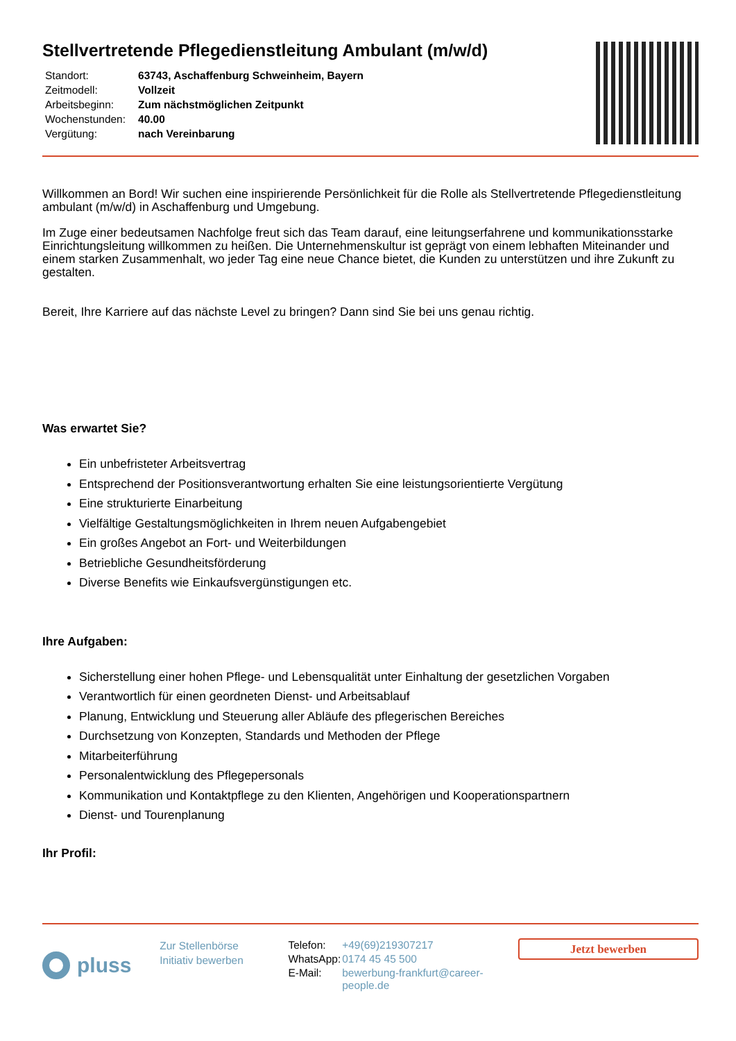Stellvertretende Pflegedienstleitung Ambulant (m/w/d)
| Standort: | 63743, Aschaffenburg Schweinheim, Bayern |
| Zeitmodell: | Vollzeit |
| Arbeitsbeginn: | Zum nächstmöglichen Zeitpunkt |
| Wochenstunden: | 40.00 |
| Vergütung: | nach Vereinbarung |
Willkommen an Bord! Wir suchen eine inspirierende Persönlichkeit für die Rolle als Stellvertretende Pflegedienstleitung ambulant (m/w/d) in Aschaffenburg und Umgebung.
Im Zuge einer bedeutsamen Nachfolge freut sich das Team darauf, eine leitungserfahrene und kommunikationsstarke Einrichtungsleitung willkommen zu heißen. Die Unternehmenskultur ist geprägt von einem lebhaften Miteinander und einem starken Zusammenhalt, wo jeder Tag eine neue Chance bietet, die Kunden zu unterstützen und ihre Zukunft zu gestalten.
Bereit, Ihre Karriere auf das nächste Level zu bringen? Dann sind Sie bei uns genau richtig.
Was erwartet Sie?
Ein unbefristeter Arbeitsvertrag
Entsprechend der Positionsverantwortung erhalten Sie eine leistungsorientierte Vergütung
Eine strukturierte Einarbeitung
Vielfältige Gestaltungsmöglichkeiten in Ihrem neuen Aufgabengebiet
Ein großes Angebot an Fort- und Weiterbildungen
Betriebliche Gesundheitsförderung
Diverse Benefits wie Einkaufsvergünstigungen etc.
Ihre Aufgaben:
Sicherstellung einer hohen Pflege- und Lebensqualität unter Einhaltung der gesetzlichen Vorgaben
Verantwortlich für einen geordneten Dienst- und Arbeitsablauf
Planung, Entwicklung und Steuerung aller Abläufe des pflegerischen Bereiches
Durchsetzung von Konzepten, Standards und Methoden der Pflege
Mitarbeiterführung
Personalentwicklung des Pflegepersonals
Kommunikation und Kontaktpflege zu den Klienten, Angehörigen und Kooperationspartnern
Dienst- und Tourenplanung
Ihr Profil:
pluss
Zur Stellenbörse
Initiativ bewerben
| Telefon: | +49(69)219307217 |
| WhatsApp: | 0174 45 45 500 |
| E-Mail: | bewerbung-frankfurt@career-people.de |
Jetzt bewerben